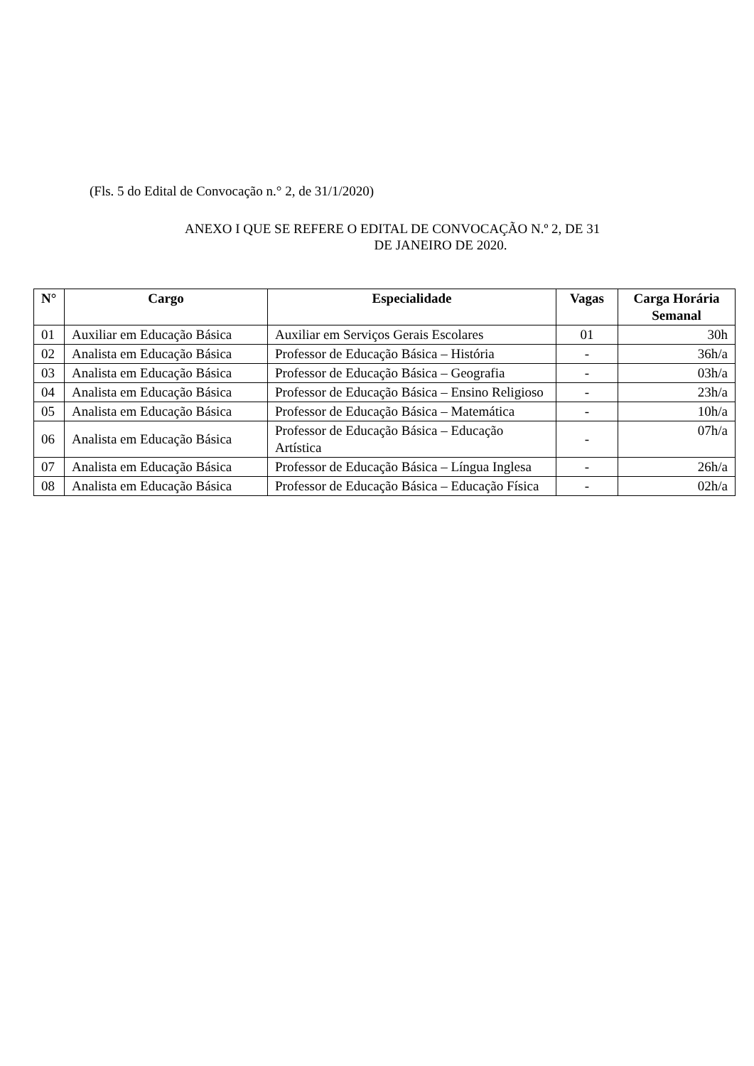(Fls. 5 do Edital de Convocação n.° 2, de 31/1/2020)
ANEXO I QUE SE REFERE O EDITAL DE CONVOCAÇÃO N.º 2, DE 31
DE JANEIRO DE 2020.
| N° | Cargo | Especialidade | Vagas | Carga Horária Semanal |
| --- | --- | --- | --- | --- |
| 01 | Auxiliar em Educação Básica | Auxiliar em Serviços Gerais Escolares | 01 | 30h |
| 02 | Analista em Educação Básica | Professor de Educação Básica – História | - | 36h/a |
| 03 | Analista em Educação Básica | Professor de Educação Básica – Geografia | - | 03h/a |
| 04 | Analista em Educação Básica | Professor de Educação Básica – Ensino Religioso | - | 23h/a |
| 05 | Analista em Educação Básica | Professor de Educação Básica – Matemática | - | 10h/a |
| 06 | Analista em Educação Básica | Professor de Educação Básica – Educação Artística | - | 07h/a |
| 07 | Analista em Educação Básica | Professor de Educação Básica – Língua Inglesa | - | 26h/a |
| 08 | Analista em Educação Básica | Professor de Educação Básica – Educação Física | - | 02h/a |